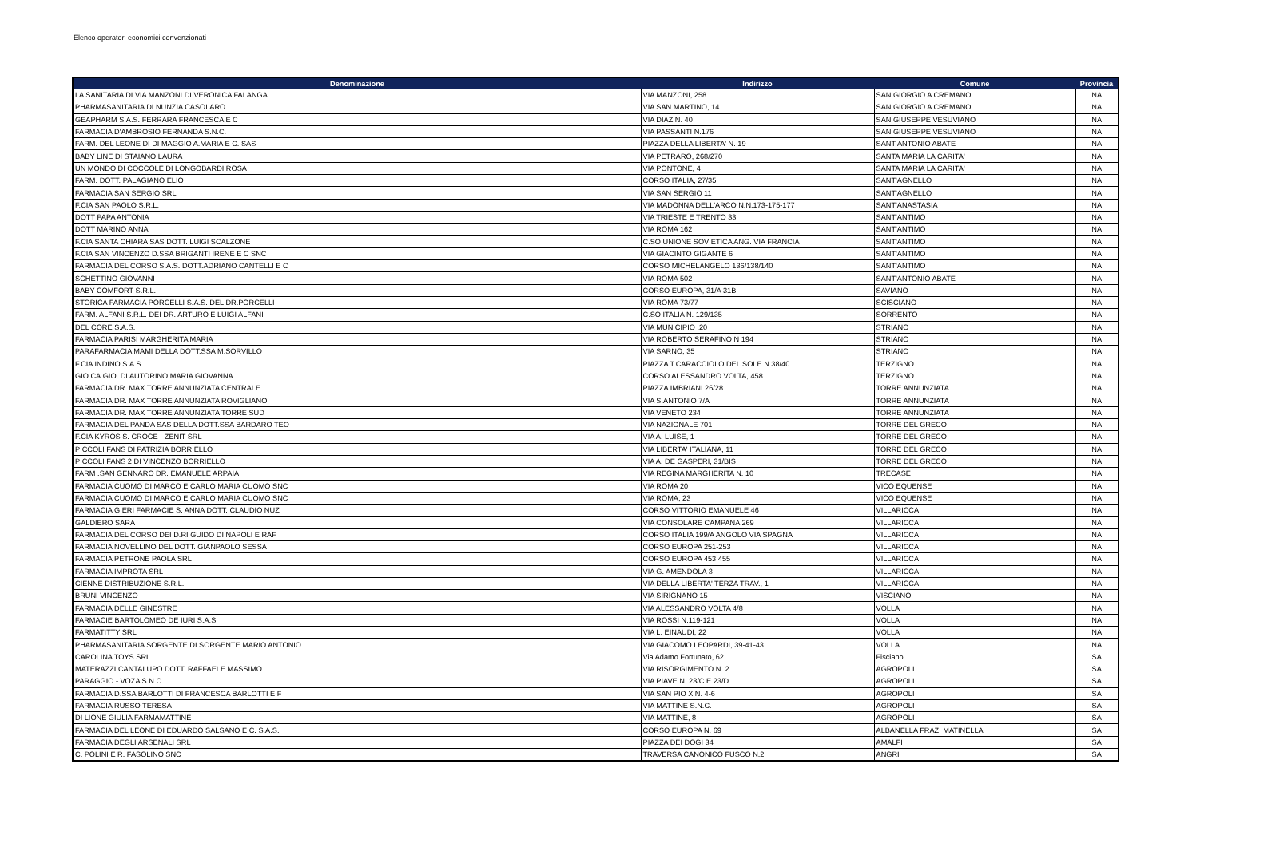Elenco operatori economici convenzionati
| Denominazione | Indirizzo | Comune | Provincia |
| --- | --- | --- | --- |
| LA SANITARIA DI VIA MANZONI DI VERONICA FALANGA | VIA MANZONI, 258 | SAN GIORGIO A CREMANO | NA |
| PHARMASANITARIA DI NUNZIA CASOLARO | VIA SAN MARTINO, 14 | SAN GIORGIO A CREMANO | NA |
| GEAPHARM S.A.S. FERRARA FRANCESCA E C | VIA DIAZ N. 40 | SAN GIUSEPPE VESUVIANO | NA |
| FARMACIA D'AMBROSIO FERNANDA S.N.C. | VIA PASSANTI N.176 | SAN GIUSEPPE VESUVIANO | NA |
| FARM. DEL LEONE DI DI MAGGIO A.MARIA E C. SAS | PIAZZA DELLA LIBERTA' N. 19 | SANT ANTONIO ABATE | NA |
| BABY LINE DI STAIANO LAURA | VIA PETRARO, 268/270 | SANTA MARIA LA CARITA' | NA |
| UN MONDO DI COCCOLE DI LONGOBARDI ROSA | VIA PONTONE, 4 | SANTA MARIA LA CARITA' | NA |
| FARM. DOTT. PALAGIANO ELIO | CORSO ITALIA, 27/35 | SANT'AGNELLO | NA |
| FARMACIA SAN SERGIO SRL | VIA SAN SERGIO 11 | SANT'AGNELLO | NA |
| F.CIA SAN PAOLO S.R.L. | VIA MADONNA DELL'ARCO N.N.173-175-177 | SANT'ANASTASIA | NA |
| DOTT PAPA ANTONIA | VIA TRIESTE E TRENTO 33 | SANT'ANTIMO | NA |
| DOTT MARINO ANNA | VIA ROMA 162 | SANT'ANTIMO | NA |
| F.CIA SANTA CHIARA SAS DOTT. LUIGI SCALZONE | C.SO UNIONE SOVIETICA ANG. VIA FRANCIA | SANT'ANTIMO | NA |
| F.CIA SAN VINCENZO D.SSA BRIGANTI IRENE E C SNC | VIA GIACINTO GIGANTE 6 | SANT'ANTIMO | NA |
| FARMACIA DEL CORSO S.A.S. DOTT.ADRIANO CANTELLI E C | CORSO MICHELANGELO 136/138/140 | SANT'ANTIMO | NA |
| SCHETTINO GIOVANNI | VIA ROMA 502 | SANT'ANTONIO ABATE | NA |
| BABY COMFORT S.R.L. | CORSO EUROPA, 31/A 31B | SAVIANO | NA |
| STORICA FARMACIA PORCELLI S.A.S. DEL DR.PORCELLI | VIA ROMA 73/77 | SCISCIANO | NA |
| FARM. ALFANI S.R.L. DEI DR. ARTURO E LUIGI ALFANI | C.SO ITALIA N. 129/135 | SORRENTO | NA |
| DEL CORE S.A.S. | VIA MUNICIPIO ,20 | STRIANO | NA |
| FARMACIA PARISI MARGHERITA MARIA | VIA ROBERTO SERAFINO N 194 | STRIANO | NA |
| PARAFARMACIA MAMI DELLA DOTT.SSA M.SORVILLO | VIA SARNO, 35 | STRIANO | NA |
| F.CIA INDINO S.A.S. | PIAZZA T.CARACCIOLO DEL SOLE N.38/40 | TERZIGNO | NA |
| GIO.CA.GIO. DI AUTORINO MARIA GIOVANNA | CORSO ALESSANDRO VOLTA, 458 | TERZIGNO | NA |
| FARMACIA DR. MAX TORRE ANNUNZIATA CENTRALE. | PIAZZA IMBRIANI 26/28 | TORRE ANNUNZIATA | NA |
| FARMACIA DR. MAX TORRE ANNUNZIATA ROVIGLIANO | VIA S.ANTONIO 7/A | TORRE ANNUNZIATA | NA |
| FARMACIA DR. MAX TORRE ANNUNZIATA TORRE SUD | VIA VENETO 234 | TORRE ANNUNZIATA | NA |
| FARMACIA DEL PANDA SAS DELLA DOTT.SSA BARDARO TEO | VIA NAZIONALE 701 | TORRE DEL GRECO | NA |
| F.CIA KYROS S. CROCE - ZENIT SRL | VIA A. LUISE, 1 | TORRE DEL GRECO | NA |
| PICCOLI FANS DI PATRIZIA BORRIELLO | VIA LIBERTA' ITALIANA, 11 | TORRE DEL GRECO | NA |
| PICCOLI FANS 2 DI VINCENZO BORRIELLO | VIA A. DE GASPERI, 31/BIS | TORRE DEL GRECO | NA |
| FARM .SAN GENNARO DR. EMANUELE ARPAIA | VIA REGINA MARGHERITA N. 10 | TRECASE | NA |
| FARMACIA CUOMO DI MARCO E CARLO MARIA CUOMO SNC | VIA ROMA 20 | VICO EQUENSE | NA |
| FARMACIA CUOMO DI MARCO E CARLO MARIA CUOMO SNC | VIA ROMA, 23 | VICO EQUENSE | NA |
| FARMACIA GIERI FARMACIE S. ANNA DOTT. CLAUDIO NUZ | CORSO VITTORIO EMANUELE 46 | VILLARICCA | NA |
| GALDIERO SARA | VIA CONSOLARE CAMPANA 269 | VILLARICCA | NA |
| FARMACIA DEL CORSO DEI D.RI GUIDO DI NAPOLI E RAF | CORSO ITALIA 199/A ANGOLO VIA SPAGNA | VILLARICCA | NA |
| FARMACIA NOVELLINO DEL DOTT. GIANPAOLO SESSA | CORSO EUROPA 251-253 | VILLARICCA | NA |
| FARMACIA PETRONE PAOLA SRL | CORSO EUROPA 453 455 | VILLARICCA | NA |
| FARMACIA IMPROTA SRL | VIA G. AMENDOLA 3 | VILLARICCA | NA |
| CIENNE DISTRIBUZIONE S.R.L. | VIA DELLA LIBERTA' TERZA TRAV., 1 | VILLARICCA | NA |
| BRUNI VINCENZO | VIA SIRIGNANO 15 | VISCIANO | NA |
| FARMACIA DELLE GINESTRE | VIA ALESSANDRO VOLTA 4/8 | VOLLA | NA |
| FARMACIE BARTOLOMEO DE IURI S.A.S. | VIA ROSSI N.119-121 | VOLLA | NA |
| FARMATITTY SRL | VIA L. EINAUDI, 22 | VOLLA | NA |
| PHARMASANITARIA SORGENTE DI SORGENTE MARIO ANTONIO | VIA GIACOMO LEOPARDI, 39-41-43 | VOLLA | NA |
| CAROLINA TOYS SRL | Via Adamo Fortunato, 62 | Fisciano | SA |
| MATERAZZI CANTALUPO DOTT. RAFFAELE MASSIMO | VIA RISORGIMENTO N. 2 | AGROPOLI | SA |
| PARAGGIO - VOZA S.N.C. | VIA PIAVE N. 23/C E 23/D | AGROPOLI | SA |
| FARMACIA D.SSA BARLOTTI DI FRANCESCA BARLOTTI E F | VIA SAN PIO X N. 4-6 | AGROPOLI | SA |
| FARMACIA RUSSO TERESA | VIA MATTINE S.N.C. | AGROPOLI | SA |
| DI LIONE GIULIA FARMAMATTINE | VIA MATTINE, 8 | AGROPOLI | SA |
| FARMACIA DEL LEONE DI EDUARDO SALSANO E C. S.A.S. | CORSO EUROPA N. 69 | ALBANELLA FRAZ. MATINELLA | SA |
| FARMACIA DEGLI ARSENALI SRL | PIAZZA DEI DOGI 34 | AMALFI | SA |
| C. POLINI E R. FASOLINO SNC | TRAVERSA CANONICO FUSCO N.2 | ANGRI | SA |